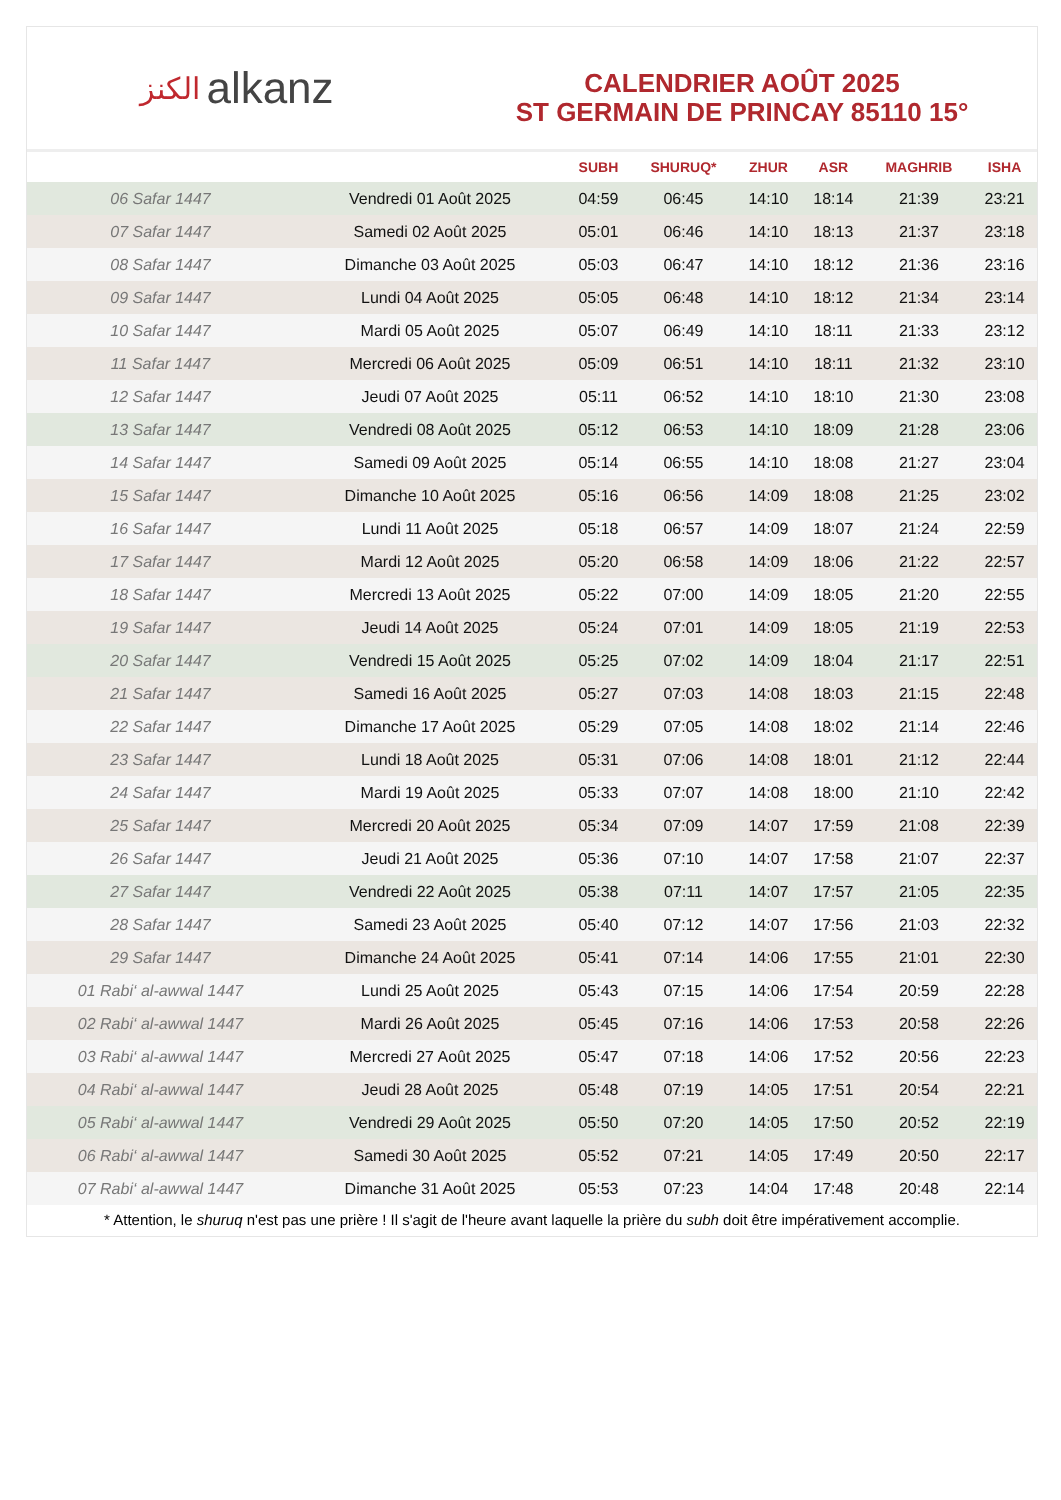الكنز alkanz
CALENDRIER AOÛT 2025
ST GERMAIN DE PRINCAY 85110 15°
| | | SUBH | SHURUQ* | ZHUR | ASR | MAGHRIB | ISHA |
| --- | --- | --- | --- | --- | --- | --- | --- |
| 06 Safar 1447 | Vendredi 01 Août 2025 | 04:59 | 06:45 | 14:10 | 18:14 | 21:39 | 23:21 |
| 07 Safar 1447 | Samedi 02 Août 2025 | 05:01 | 06:46 | 14:10 | 18:13 | 21:37 | 23:18 |
| 08 Safar 1447 | Dimanche 03 Août 2025 | 05:03 | 06:47 | 14:10 | 18:12 | 21:36 | 23:16 |
| 09 Safar 1447 | Lundi 04 Août 2025 | 05:05 | 06:48 | 14:10 | 18:12 | 21:34 | 23:14 |
| 10 Safar 1447 | Mardi 05 Août 2025 | 05:07 | 06:49 | 14:10 | 18:11 | 21:33 | 23:12 |
| 11 Safar 1447 | Mercredi 06 Août 2025 | 05:09 | 06:51 | 14:10 | 18:11 | 21:32 | 23:10 |
| 12 Safar 1447 | Jeudi 07 Août 2025 | 05:11 | 06:52 | 14:10 | 18:10 | 21:30 | 23:08 |
| 13 Safar 1447 | Vendredi 08 Août 2025 | 05:12 | 06:53 | 14:10 | 18:09 | 21:28 | 23:06 |
| 14 Safar 1447 | Samedi 09 Août 2025 | 05:14 | 06:55 | 14:10 | 18:08 | 21:27 | 23:04 |
| 15 Safar 1447 | Dimanche 10 Août 2025 | 05:16 | 06:56 | 14:09 | 18:08 | 21:25 | 23:02 |
| 16 Safar 1447 | Lundi 11 Août 2025 | 05:18 | 06:57 | 14:09 | 18:07 | 21:24 | 22:59 |
| 17 Safar 1447 | Mardi 12 Août 2025 | 05:20 | 06:58 | 14:09 | 18:06 | 21:22 | 22:57 |
| 18 Safar 1447 | Mercredi 13 Août 2025 | 05:22 | 07:00 | 14:09 | 18:05 | 21:20 | 22:55 |
| 19 Safar 1447 | Jeudi 14 Août 2025 | 05:24 | 07:01 | 14:09 | 18:05 | 21:19 | 22:53 |
| 20 Safar 1447 | Vendredi 15 Août 2025 | 05:25 | 07:02 | 14:09 | 18:04 | 21:17 | 22:51 |
| 21 Safar 1447 | Samedi 16 Août 2025 | 05:27 | 07:03 | 14:08 | 18:03 | 21:15 | 22:48 |
| 22 Safar 1447 | Dimanche 17 Août 2025 | 05:29 | 07:05 | 14:08 | 18:02 | 21:14 | 22:46 |
| 23 Safar 1447 | Lundi 18 Août 2025 | 05:31 | 07:06 | 14:08 | 18:01 | 21:12 | 22:44 |
| 24 Safar 1447 | Mardi 19 Août 2025 | 05:33 | 07:07 | 14:08 | 18:00 | 21:10 | 22:42 |
| 25 Safar 1447 | Mercredi 20 Août 2025 | 05:34 | 07:09 | 14:07 | 17:59 | 21:08 | 22:39 |
| 26 Safar 1447 | Jeudi 21 Août 2025 | 05:36 | 07:10 | 14:07 | 17:58 | 21:07 | 22:37 |
| 27 Safar 1447 | Vendredi 22 Août 2025 | 05:38 | 07:11 | 14:07 | 17:57 | 21:05 | 22:35 |
| 28 Safar 1447 | Samedi 23 Août 2025 | 05:40 | 07:12 | 14:07 | 17:56 | 21:03 | 22:32 |
| 29 Safar 1447 | Dimanche 24 Août 2025 | 05:41 | 07:14 | 14:06 | 17:55 | 21:01 | 22:30 |
| 01 Rabi‘ al-awwal 1447 | Lundi 25 Août 2025 | 05:43 | 07:15 | 14:06 | 17:54 | 20:59 | 22:28 |
| 02 Rabi‘ al-awwal 1447 | Mardi 26 Août 2025 | 05:45 | 07:16 | 14:06 | 17:53 | 20:58 | 22:26 |
| 03 Rabi‘ al-awwal 1447 | Mercredi 27 Août 2025 | 05:47 | 07:18 | 14:06 | 17:52 | 20:56 | 22:23 |
| 04 Rabi‘ al-awwal 1447 | Jeudi 28 Août 2025 | 05:48 | 07:19 | 14:05 | 17:51 | 20:54 | 22:21 |
| 05 Rabi‘ al-awwal 1447 | Vendredi 29 Août 2025 | 05:50 | 07:20 | 14:05 | 17:50 | 20:52 | 22:19 |
| 06 Rabi‘ al-awwal 1447 | Samedi 30 Août 2025 | 05:52 | 07:21 | 14:05 | 17:49 | 20:50 | 22:17 |
| 07 Rabi‘ al-awwal 1447 | Dimanche 31 Août 2025 | 05:53 | 07:23 | 14:04 | 17:48 | 20:48 | 22:14 |
* Attention, le shuruq n'est pas une prière ! Il s'agit de l'heure avant laquelle la prière du subh doit être impérativement accomplie.